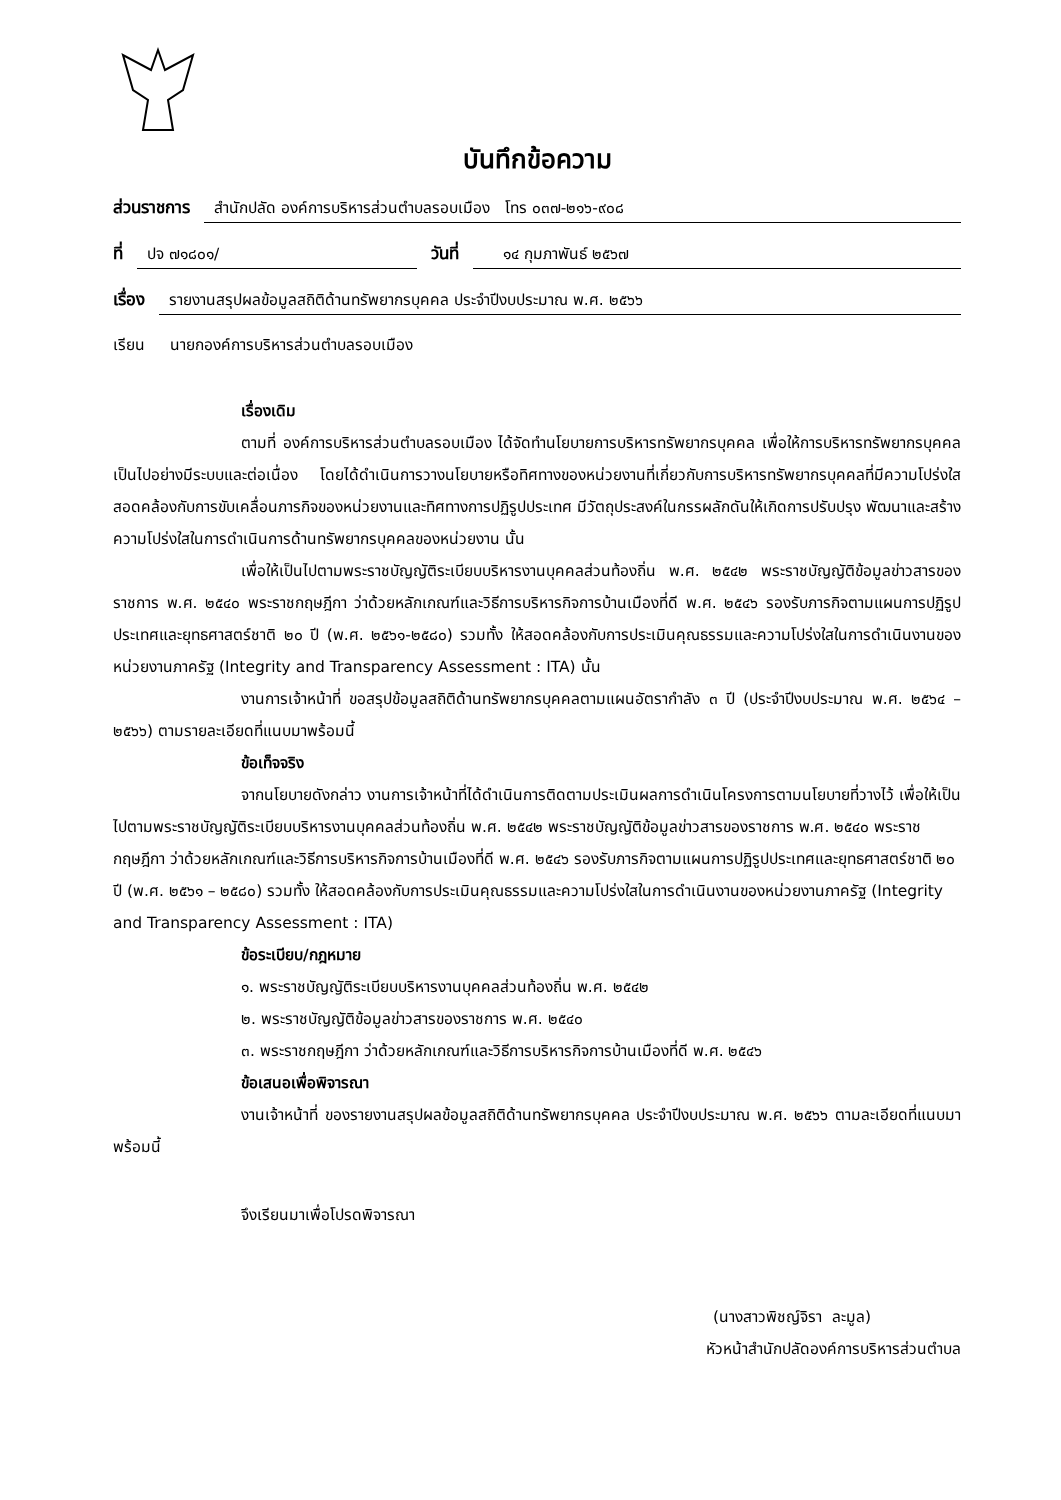บันทึกข้อความ
ส่วนราชการ สำนักปลัด องค์การบริหารส่วนตำบลรอบเมือง โทร ๐๓๗-๒๑๖-๙๐๘
ที่ ปจ ๗๑๘๐๑/ วันที่ ๑๔ กุมภาพันธ์ ๒๕๖๗
เรื่อง รายงานสรุปผลข้อมูลสถิติด้านทรัพยากรบุคคล ประจำปีงบประมาณ พ.ศ. ๒๕๖๖
เรียน นายกองค์การบริหารส่วนตำบลรอบเมือง
เรื่องเดิม
ตามที่ องค์การบริหารส่วนตำบลรอบเมือง ได้จัดทำนโยบายการบริหารทรัพยากรบุคคล เพื่อให้การบริหารทรัพยากรบุคคลเป็นไปอย่างมีระบบและต่อเนื่อง โดยได้ดำเนินการวางนโยบายหรือทิศทางของหน่วยงานที่เกี่ยวกับการบริหารทรัพยากรบุคคลที่มีความโปร่งใส สอดคล้องกับการขับเคลื่อนภารกิจของหน่วยงานและทิศทางการปฏิรูปประเทศ มีวัตถุประสงค์ในกรรผลักดันให้เกิดการปรับปรุง พัฒนาและสร้างความโปร่งใสในการดำเนินการด้านทรัพยากรบุคคลของหน่วยงาน นั้น
เพื่อให้เป็นไปตามพระราชบัญญัติระเบียบบริหารงานบุคคลส่วนท้องถิ่น พ.ศ. ๒๕๔๒ พระราชบัญญัติข้อมูลข่าวสารของราชการ พ.ศ. ๒๕๔๐ พระราชกฤษฎีกา ว่าด้วยหลักเกณฑ์และวิธีการบริหารกิจการบ้านเมืองที่ดี พ.ศ. ๒๕๔๖ รองรับภารกิจตามแผนการปฏิรูปประเทศและยุทธศาสตร์ชาติ ๒๐ ปี (พ.ศ. ๒๕๖๑-๒๕๘๐) รวมทั้ง ให้สอดคล้องกับการประเมินคุณธรรมและความโปร่งใสในการดำเนินงานของหน่วยงานภาครัฐ (Integrity and Transparency Assessment : ITA) นั้น
งานการเจ้าหน้าที่ ขอสรุปข้อมูลสถิติด้านทรัพยากรบุคคลตามแผนอัตรากำลัง ๓ ปี (ประจำปีงบประมาณ พ.ศ. ๒๕๖๔ – ๒๕๖๖) ตามรายละเอียดที่แนบมาพร้อมนี้
ข้อเท็จจริง
จากนโยบายดังกล่าว งานการเจ้าหน้าที่ได้ดำเนินการติดตามประเมินผลการดำเนินโครงการตามนโยบายที่วางไว้ เพื่อให้เป็นไปตามพระราชบัญญัติระเบียบบริหารงานบุคคลส่วนท้องถิ่น พ.ศ. ๒๕๔๒ พระราชบัญญัติข้อมูลข่าวสารของราชการ พ.ศ. ๒๕๔๐ พระราชกฤษฎีกา ว่าด้วยหลักเกณฑ์และวิธีการบริหารกิจการบ้านเมืองที่ดี พ.ศ. ๒๕๔๖ รองรับภารกิจตามแผนการปฏิรูปประเทศและยุทธศาสตร์ชาติ ๒๐ ปี (พ.ศ. ๒๕๖๑ – ๒๕๘๐) รวมทั้ง ให้สอดคล้องกับการประเมินคุณธรรมและความโปร่งใสในการดำเนินงานของหน่วยงานภาครัฐ (Integrity and Transparency Assessment : ITA)
ข้อระเบียบ/กฎหมาย
๑. พระราชบัญญัติระเบียบบริหารงานบุคคลส่วนท้องถิ่น พ.ศ. ๒๕๔๒
๒. พระราชบัญญัติข้อมูลข่าวสารของราชการ พ.ศ. ๒๕๔๐
๓. พระราชกฤษฎีกา ว่าด้วยหลักเกณฑ์และวิธีการบริหารกิจการบ้านเมืองที่ดี พ.ศ. ๒๕๔๖
ข้อเสนอเพื่อพิจารณา
งานเจ้าหน้าที่ ของรายงานสรุปผลข้อมูลสถิติด้านทรัพยากรบุคคล ประจำปีงบประมาณ พ.ศ. ๒๕๖๖ ตามละเอียดที่แนบมาพร้อมนี้
จึงเรียนมาเพื่อโปรดพิจารณา
(นางสาวพิชญ์จิรา ละมูล)
หัวหน้าสำนักปลัดองค์การบริหารส่วนตำบล